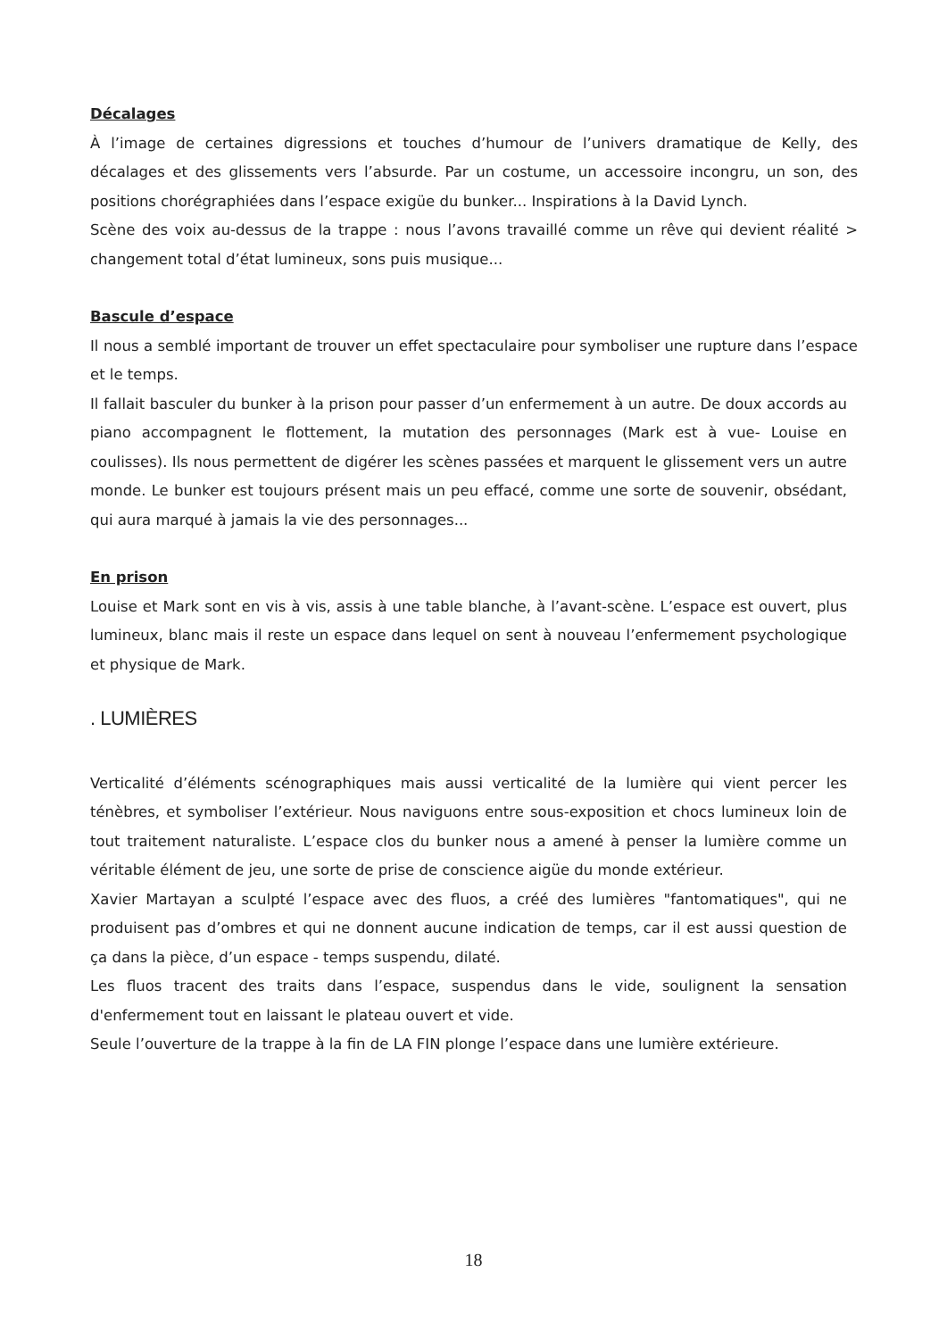Décalages
À l’image de certaines digressions et touches d’humour de l’univers dramatique de Kelly, des décalages et des glissements vers l’absurde. Par un costume, un accessoire incongru, un son, des positions chorégraphiées dans l’espace exigüe du bunker... Inspirations à la David Lynch.
Scène des voix au-dessus de la trappe : nous l’avons travaillé comme un rêve qui devient réalité > changement total d’état lumineux, sons puis musique...
Bascule d’espace
Il nous a semblé important de trouver un effet spectaculaire pour symboliser une rupture dans l’espace et le temps.
Il fallait basculer du bunker à la prison pour passer d’un enfermement à un autre. De doux accords au piano accompagnent le flottement, la mutation des personnages (Mark est à vue- Louise en coulisses). Ils nous permettent de digérer les scènes passées et marquent le glissement vers un autre monde. Le bunker est toujours présent mais un peu effacé, comme une sorte de souvenir, obsédant, qui aura marqué à jamais la vie des personnages...
En prison
Louise et Mark sont en vis à vis, assis à une table blanche, à l’avant-scène. L’espace est ouvert, plus lumineux, blanc mais il reste un espace dans lequel on sent à nouveau l’enfermement psychologique et physique de Mark.
. LUMIÈRES
Verticalité d’éléments scénographiques mais aussi verticalité de la lumière qui vient percer les ténèbres, et symboliser l’extérieur. Nous naviguons entre sous-exposition et chocs lumineux loin de tout traitement naturaliste. L’espace clos du bunker nous a amené à penser la lumière comme un véritable élément de jeu, une sorte de prise de conscience aigüe du monde extérieur.
Xavier Martayan a sculpté l’espace avec des fluos, a créé des lumières "fantomatiques", qui ne produisent pas d’ombres et qui ne donnent aucune indication de temps, car il est aussi question de ça dans la pièce, d’un espace - temps suspendu, dilaté.
Les fluos tracent des traits dans l’espace, suspendus dans le vide, soulignent la sensation d'enfermement tout en laissant le plateau ouvert et vide.
Seule l’ouverture de la trappe à la fin de LA FIN plonge l’espace dans une lumière extérieure.
18